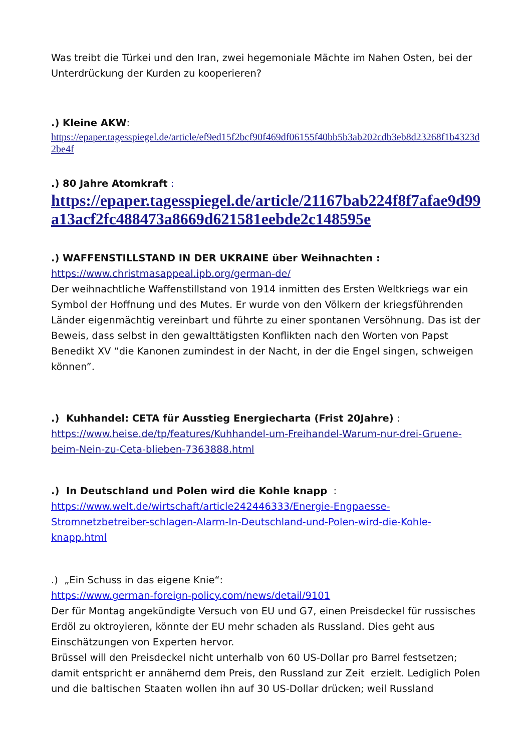Was treibt die Türkei und den Iran, zwei hegemoniale Mächte im Nahen Osten, bei der Unterdrückung der Kurden zu kooperieren?
.) Kleine AKW:
https://epaper.tagesspiegel.de/article/ef9ed15f2bcf90f469df06155f40bb5b3ab202cdb3eb8d23268f1b4323d2be4f
.) 80 Jahre Atomkraft :
https://epaper.tagesspiegel.de/article/21167bab224f8f7afae9d99a13acf2fc488473a8669d621581eebde2c148595e
.) WAFFENSTILLSTAND IN DER UKRAINE über Weihnachten :
https://www.christmasappeal.ipb.org/german-de/
Der weihnachtliche Waffenstillstand von 1914 inmitten des Ersten Weltkriegs war ein Symbol der Hoffnung und des Mutes. Er wurde von den Völkern der kriegsführenden Länder eigenmächtig vereinbart und führte zu einer spontanen Versöhnung. Das ist der Beweis, dass selbst in den gewalttätigsten Konflikten nach den Worten von Papst Benedikt XV “die Kanonen zumindest in der Nacht, in der die Engel singen, schweigen können”.
.) Kuhhandel: CETA für Ausstieg Energiecharta (Frist 20Jahre) :
https://www.heise.de/tp/features/Kuhhandel-um-Freihandel-Warum-nur-drei-Gruene-beim-Nein-zu-Ceta-blieben-7363888.html
.) In Deutschland und Polen wird die Kohle knapp :
https://www.welt.de/wirtschaft/article242446333/Energie-Engpaesse-Stromnetzbetreiber-schlagen-Alarm-In-Deutschland-und-Polen-wird-die-Kohle-knapp.html
.) „Ein Schuss in das eigene Knie“:
https://www.german-foreign-policy.com/news/detail/9101
Der für Montag angekündigte Versuch von EU und G7, einen Preisdeckel für russisches Erdöl zu oktroyieren, könnte der EU mehr schaden als Russland. Dies geht aus Einschätzungen von Experten hervor.
Brüssel will den Preisdeckel nicht unterhalb von 60 US-Dollar pro Barrel festsetzen; damit entspricht er annähernd dem Preis, den Russland zur Zeit erzielt. Lediglich Polen und die baltischen Staaten wollen ihn auf 30 US-Dollar drücken; weil Russland